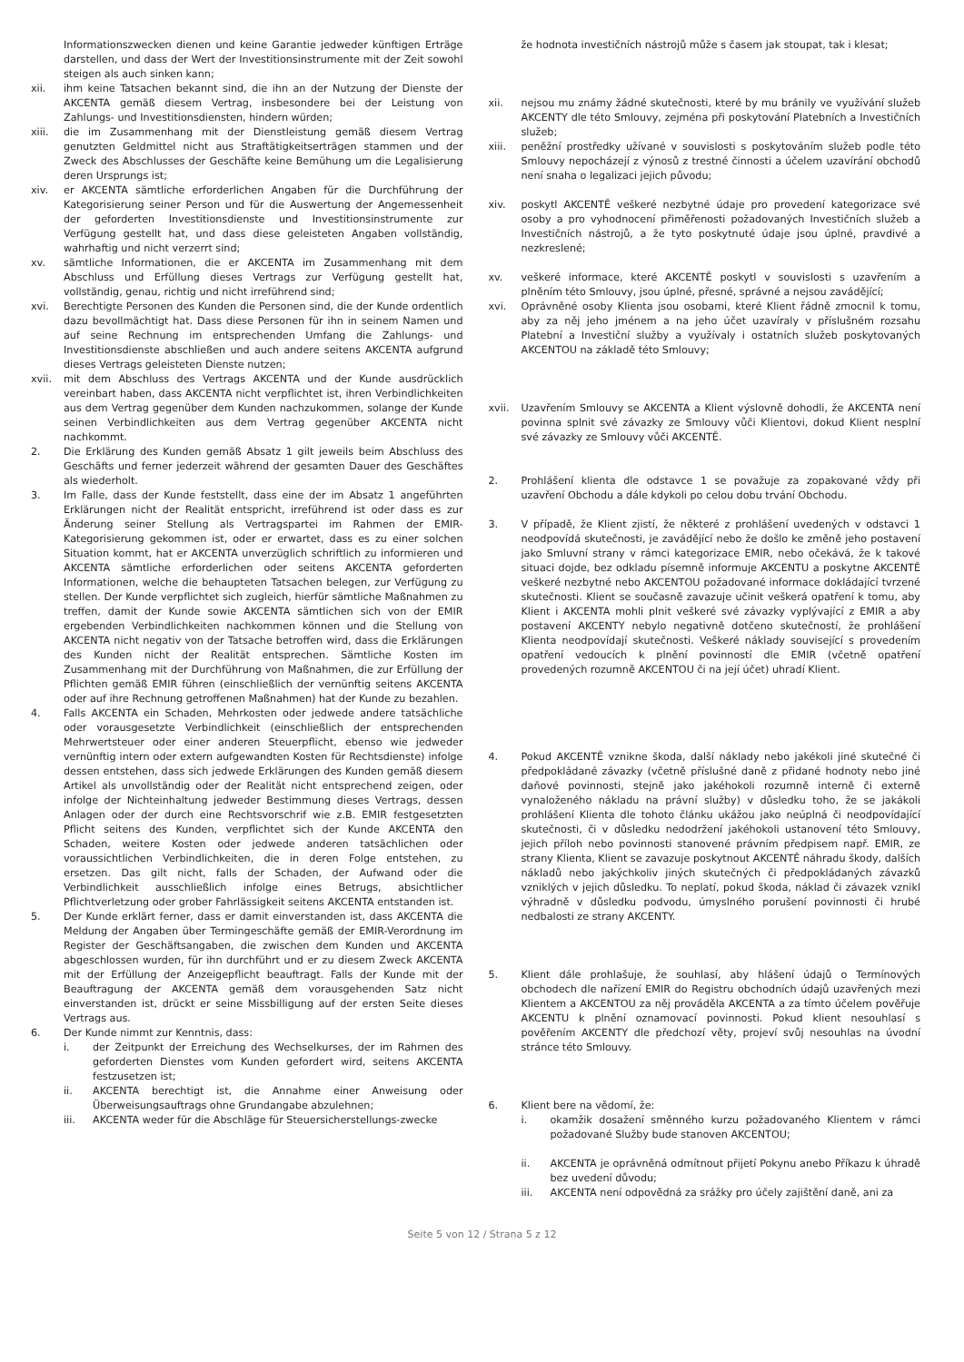Informationszwecken dienen und keine Garantie jedweder künftigen Erträge darstellen, und dass der Wert der Investitionsinstrumente mit der Zeit sowohl steigen als auch sinken kann;
xii. ihm keine Tatsachen bekannt sind, die ihn an der Nutzung der Dienste der AKCENTA gemäß diesem Vertrag, insbesondere bei der Leistung von Zahlungs- und Investitionsdiensten, hindern würden;
xiii. die im Zusammenhang mit der Dienstleistung gemäß diesem Vertrag genutzten Geldmittel nicht aus Straftätigkeitserträgen stammen und der Zweck des Abschlusses der Geschäfte keine Bemühung um die Legalisierung deren Ursprungs ist;
xiv. er AKCENTA sämtliche erforderlichen Angaben für die Durchführung der Kategorisierung seiner Person und für die Auswertung der Angemessenheit der geforderten Investitionsdienste und Investitionsinstrumente zur Verfügung gestellt hat, und dass diese geleisteten Angaben vollständig, wahrhaftig und nicht verzerrt sind;
xv. sämtliche Informationen, die er AKCENTA im Zusammenhang mit dem Abschluss und Erfüllung dieses Vertrags zur Verfügung gestellt hat, vollständig, genau, richtig und nicht irreführend sind;
xvi. Berechtigte Personen des Kunden die Personen sind, die der Kunde ordentlich dazu bevollmächtigt hat. Dass diese Personen für ihn in seinem Namen und auf seine Rechnung im entsprechenden Umfang die Zahlungs- und Investitionsdienste abschließen und auch andere seitens AKCENTA aufgrund dieses Vertrags geleisteten Dienste nutzen;
xvii. mit dem Abschluss des Vertrags AKCENTA und der Kunde ausdrücklich vereinbart haben, dass AKCENTA nicht verpflichtet ist, ihren Verbindlichkeiten aus dem Vertrag gegenüber dem Kunden nachzukommen, solange der Kunde seinen Verbindlichkeiten aus dem Vertrag gegenüber AKCENTA nicht nachkommt.
2. Die Erklärung des Kunden gemäß Absatz 1 gilt jeweils beim Abschluss des Geschäfts und ferner jederzeit während der gesamten Dauer des Geschäftes als wiederholt.
3. Im Falle, dass der Kunde feststellt, dass eine der im Absatz 1 angeführten Erklärungen nicht der Realität entspricht, irreführend ist oder dass es zur Änderung seiner Stellung als Vertragspartei im Rahmen der EMIR-Kategorisierung gekommen ist, oder er erwartet, dass es zu einer solchen Situation kommt, hat er AKCENTA unverzüglich schriftlich zu informieren und AKCENTA sämtliche erforderlichen oder seitens AKCENTA geforderten Informationen, welche die behaupteten Tatsachen belegen, zur Verfügung zu stellen. Der Kunde verpflichtet sich zugleich, hierfür sämtliche Maßnahmen zu treffen, damit der Kunde sowie AKCENTA sämtlichen sich von der EMIR ergebenden Verbindlichkeiten nachkommen können und die Stellung von AKCENTA nicht negativ von der Tatsache betroffen wird, dass die Erklärungen des Kunden nicht der Realität entsprechen. Sämtliche Kosten im Zusammenhang mit der Durchführung von Maßnahmen, die zur Erfüllung der Pflichten gemäß EMIR führen (einschließlich der vernünftig seitens AKCENTA oder auf ihre Rechnung getroffenen Maßnahmen) hat der Kunde zu bezahlen.
4. Falls AKCENTA ein Schaden, Mehrkosten oder jedwede andere tatsächliche oder vorausgesetzte Verbindlichkeit (einschließlich der entsprechenden Mehrwertsteuer oder einer anderen Steuerpflicht, ebenso wie jedweder vernünftig intern oder extern aufgewandten Kosten für Rechtsdienste) infolge dessen entstehen, dass sich jedwede Erklärungen des Kunden gemäß diesem Artikel als unvollständig oder der Realität nicht entsprechend zeigen, oder infolge der Nichteinhaltung jedweder Bestimmung dieses Vertrags, dessen Anlagen oder der durch eine Rechtsvorschrif wie z.B. EMIR festgesetzten Pflicht seitens des Kunden, verpflichtet sich der Kunde AKCENTA den Schaden, weitere Kosten oder jedwede anderen tatsächlichen oder voraussichtlichen Verbindlichkeiten, die in deren Folge entstehen, zu ersetzen. Das gilt nicht, falls der Schaden, der Aufwand oder die Verbindlichkeit ausschließlich infolge eines Betrugs, absichtlicher Pflichtverletzung oder grober Fahrlässigkeit seitens AKCENTA entstanden ist.
5. Der Kunde erklärt ferner, dass er damit einverstanden ist, dass AKCENTA die Meldung der Angaben über Termingeschäfte gemäß der EMIR-Verordnung im Register der Geschäftsangaben, die zwischen dem Kunden und AKCENTA abgeschlossen wurden, für ihn durchführt und er zu diesem Zweck AKCENTA mit der Erfüllung der Anzeigepflicht beauftragt. Falls der Kunde mit der Beauftragung der AKCENTA gemäß dem vorausgehenden Satz nicht einverstanden ist, drückt er seine Missbilligung auf der ersten Seite dieses Vertrags aus.
6. Der Kunde nimmt zur Kenntnis, dass:
i. der Zeitpunkt der Erreichung des Wechselkurses, der im Rahmen des geforderten Dienstes vom Kunden gefordert wird, seitens AKCENTA festzusetzen ist;
ii. AKCENTA berechtigt ist, die Annahme einer Anweisung oder Überweisungsauftrags ohne Grundangabe abzulehnen;
iii. AKCENTA weder für die Abschläge für Steuersicherstellungs-zwecke
že hodnota investičních nástrojů může s časem jak stoupat, tak i klesat;
xii. nejsou mu známy žádné skutečnosti, které by mu bránily ve využívání služeb AKCENTY dle této Smlouvy, zejména při poskytování Platebních a Investičních služeb;
xiii. peněžní prostředky užívané v souvislosti s poskytováním služeb podle této Smlouvy nepocházejí z výnosů z trestné činnosti a účelem uzavírání obchodů není snaha o legalizaci jejich původu;
xiv. poskytl AKCENTĚ veškeré nezbytné údaje pro provedení kategorizace své osoby a pro vyhodnocení přiměřenosti požadovaných Investičních služeb a Investičních nástrojů, a že tyto poskytnuté údaje jsou úplné, pravdivé a nezkreslené;
xv. veškeré informace, které AKCENTĚ poskytl v souvislosti s uzavřením a plněním této Smlouvy, jsou úplné, přesné, správné a nejsou zavádějící;
xvi. Oprávněné osoby Klienta jsou osobami, které Klient řádně zmocnil k tomu, aby za něj jeho jménem a na jeho účet uzavíraly v příslušném rozsahu Platební a Investiční služby a využívaly i ostatních služeb poskytovaných AKCENTOU na základě této Smlouvy;
xvii. Uzavřením Smlouvy se AKCENTA a Klient výslovně dohodli, že AKCENTA není povinna splnit své závazky ze Smlouvy vůči Klientovi, dokud Klient nesplní své závazky ze Smlouvy vůči AKCENTĚ.
2. Prohlášení klienta dle odstavce 1 se považuje za zopakované vždy při uzavření Obchodu a dále kdykoli po celou dobu trvání Obchodu.
3. V případě, že Klient zjistí, že některé z prohlášení uvedených v odstavci 1 neodpovídá skutečnosti, je zavádějící nebo že došlo ke změně jeho postavení jako Smluvní strany v rámci kategorizace EMIR, nebo očekává, že k takové situaci dojde, bez odkladu písemně informuje AKCENTU a poskytne AKCENTĚ veškeré nezbytné nebo AKCENTOU požadované informace dokládající tvrzené skutečnosti. Klient se současně zavazuje učinit veškerá opatření k tomu, aby Klient i AKCENTA mohli plnit veškeré své závazky vyplývající z EMIR a aby postavení AKCENTY nebylo negativně dotčeno skutečností, že prohlášení Klienta neodpovídají skutečnosti. Veškeré náklady související s provedením opatření vedoucích k plnění povinností dle EMIR (včetně opatření provedených rozumně AKCENTOU či na její účet) uhradí Klient.
4. Pokud AKCENTĚ vznikne škoda, další náklady nebo jakékoli jiné skutečné či předpokládané závazky (včetně příslušné daně z přidané hodnoty nebo jiné daňové povinnosti, stejně jako jakéhokoli rozumně interně či externě vynaloženého nákladu na právní služby) v důsledku toho, že se jakákoli prohlášení Klienta dle tohoto článku ukážou jako neúplná či neodpovídající skutečnosti, či v důsledku nedodržení jakéhokoli ustanovení této Smlouvy, jejich příloh nebo povinnosti stanovené právním předpisem např. EMIR, ze strany Klienta, Klient se zavazuje poskytnout AKCENTĚ náhradu škody, dalších nákladů nebo jakýchkoliv jiných skutečných či předpokládaných závazků vzniklých v jejich důsledku. To neplatí, pokud škoda, náklad či závazek vznikl výhradně v důsledku podvodu, úmyslného porušení povinnosti či hrubé nedbalosti ze strany AKCENTY.
5. Klient dále prohlašuje, že souhlasí, aby hlášení údajů o Termínových obchodech dle nařízení EMIR do Registru obchodních údajů uzavřených mezi Klientem a AKCENTOU za něj prováděla AKCENTA a za tímto účelem pověřuje AKCENTU k plnění oznamovací povinnosti. Pokud klient nesouhlasí s pověřením AKCENTY dle předchozí věty, projeví svůj nesouhlas na úvodní stránce této Smlouvy.
6. Klient bere na vědomí, že:
i. okamžik dosažení směnného kurzu požadovaného Klientem v rámci požadované Služby bude stanoven AKCENTOU;
ii. AKCENTA je oprávněná odmítnout přijetí Pokynu anebo Příkazu k úhradě bez uvedení důvodu;
iii. AKCENTA není odpovědná za srážky pro účely zajištění daně, ani za
Seite 5 von 12 / Strana 5 z 12